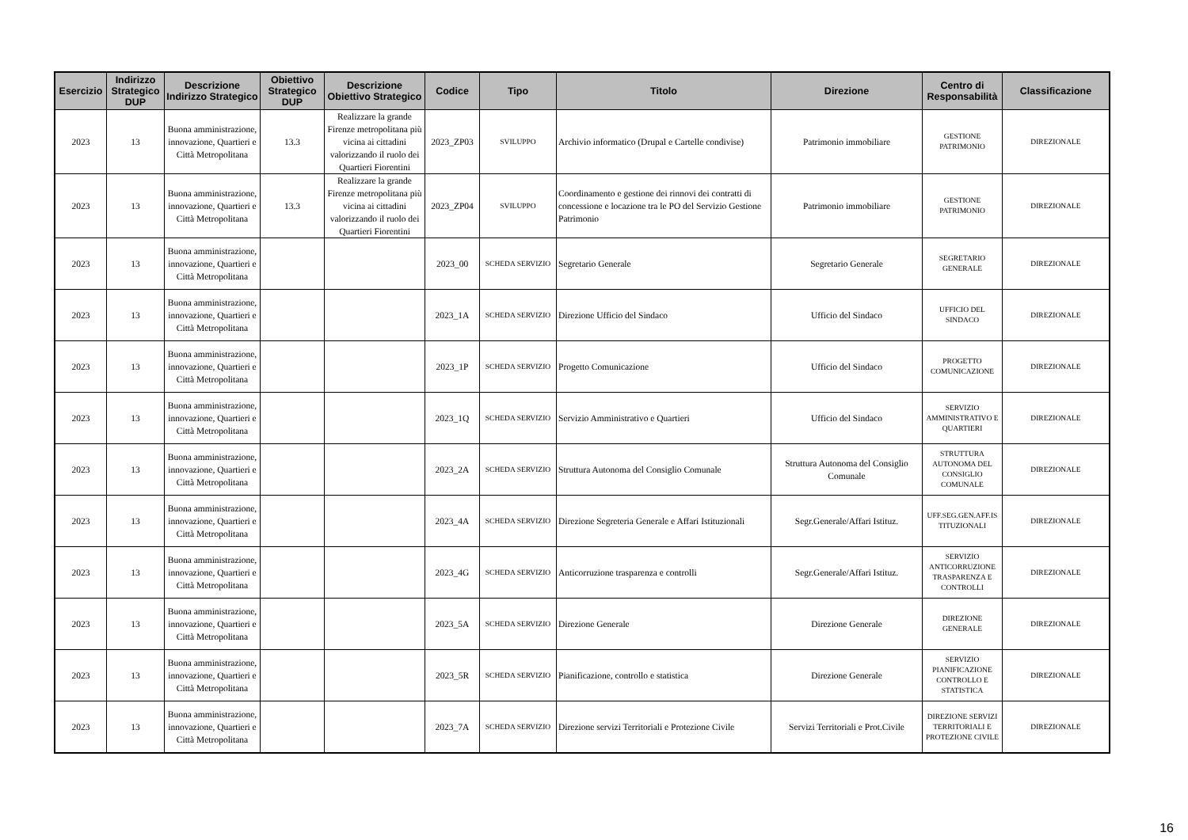| Esercizio | Indirizzo Strategico DUP | Descrizione Indirizzo Strategico | Obiettivo Strategico DUP | Descrizione Obiettivo Strategico | Codice | Tipo | Titolo | Direzione | Centro di Responsabilità | Classificazione |
| --- | --- | --- | --- | --- | --- | --- | --- | --- | --- | --- |
| 2023 | 13 | Buona amministrazione, innovazione, Quartieri e Città Metropolitana | 13.3 | Realizzare la grande Firenze metropolitana più vicina ai cittadini valorizzando il ruolo dei Quartieri Fiorentini | 2023_ZP03 | SVILUPPO | Archivio informatico (Drupal e Cartelle condivise) | Patrimonio immobiliare | GESTIONE PATRIMONIO | DIREZIONALE |
| 2023 | 13 | Buona amministrazione, innovazione, Quartieri e Città Metropolitana | 13.3 | Realizzare la grande Firenze metropolitana più vicina ai cittadini valorizzando il ruolo dei Quartieri Fiorentini | 2023_ZP04 | SVILUPPO | Coordinamento e gestione dei rinnovi dei contratti di concessione e locazione tra le PO del Servizio Gestione Patrimonio | Patrimonio immobiliare | GESTIONE PATRIMONIO | DIREZIONALE |
| 2023 | 13 | Buona amministrazione, innovazione, Quartieri e Città Metropolitana | | | 2023_00 | SCHEDA SERVIZIO | Segretario Generale | Segretario Generale | SEGRETARIO GENERALE | DIREZIONALE |
| 2023 | 13 | Buona amministrazione, innovazione, Quartieri e Città Metropolitana | | | 2023_1A | SCHEDA SERVIZIO | Direzione Ufficio del Sindaco | Ufficio del Sindaco | UFFICIO DEL SINDACO | DIREZIONALE |
| 2023 | 13 | Buona amministrazione, innovazione, Quartieri e Città Metropolitana | | | 2023_1P | SCHEDA SERVIZIO | Progetto Comunicazione | Ufficio del Sindaco | PROGETTO COMUNICAZIONE | DIREZIONALE |
| 2023 | 13 | Buona amministrazione, innovazione, Quartieri e Città Metropolitana | | | 2023_1Q | SCHEDA SERVIZIO | Servizio Amministrativo e Quartieri | Ufficio del Sindaco | SERVIZIO AMMINISTRATIVO E QUARTIERI | DIREZIONALE |
| 2023 | 13 | Buona amministrazione, innovazione, Quartieri e Città Metropolitana | | | 2023_2A | SCHEDA SERVIZIO | Struttura Autonoma del Consiglio Comunale | Struttura Autonoma del Consiglio Comunale | STRUTTURA AUTONOMA DEL CONSIGLIO COMUNALE | DIREZIONALE |
| 2023 | 13 | Buona amministrazione, innovazione, Quartieri e Città Metropolitana | | | 2023_4A | SCHEDA SERVIZIO | Direzione Segreteria Generale e Affari Istituzionali | Segr.Generale/Affari Istituz. | UFF.SEG.GEN.AFF.IS TITUZIONALI | DIREZIONALE |
| 2023 | 13 | Buona amministrazione, innovazione, Quartieri e Città Metropolitana | | | 2023_4G | SCHEDA SERVIZIO | Anticorruzione trasparenza e controlli | Segr.Generale/Affari Istituz. | SERVIZIO ANTICORRUZIONE TRASPARENZA E CONTROLLI | DIREZIONALE |
| 2023 | 13 | Buona amministrazione, innovazione, Quartieri e Città Metropolitana | | | 2023_5A | SCHEDA SERVIZIO | Direzione Generale | Direzione Generale | DIREZIONE GENERALE | DIREZIONALE |
| 2023 | 13 | Buona amministrazione, innovazione, Quartieri e Città Metropolitana | | | 2023_5R | SCHEDA SERVIZIO | Pianificazione, controllo e statistica | Direzione Generale | SERVIZIO PIANIFICAZIONE CONTROLLO E STATISTICA | DIREZIONALE |
| 2023 | 13 | Buona amministrazione, innovazione, Quartieri e Città Metropolitana | | | 2023_7A | SCHEDA SERVIZIO | Direzione servizi Territoriali e Protezione Civile | Servizi Territoriali e Prot.Civile | DIREZIONE SERVIZI TERRITORIALI E PROTEZIONE CIVILE | DIREZIONALE |
16